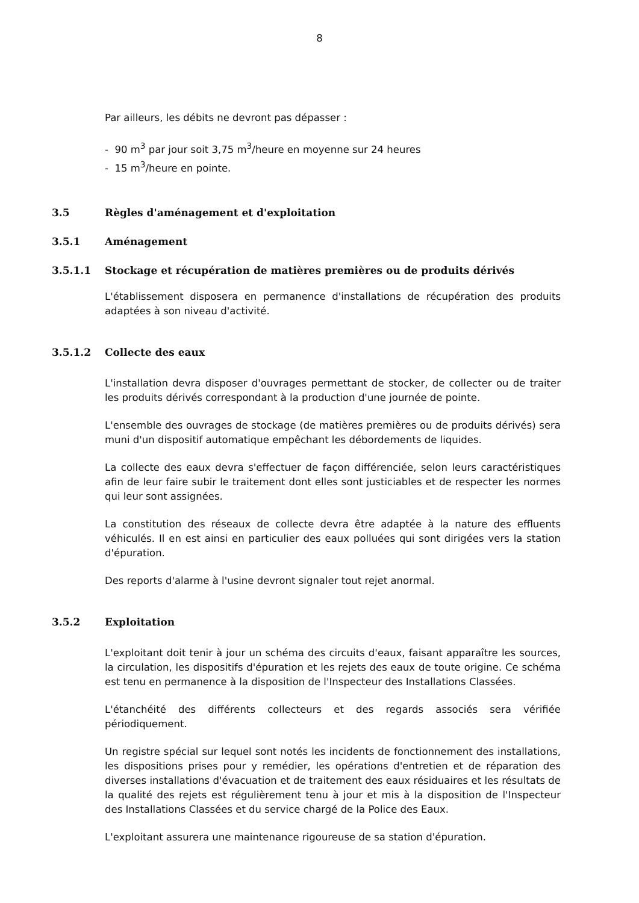8
Par ailleurs, les débits ne devront pas dépasser :
- 90 m<sup>3</sup> par jour soit 3,75 m<sup>3</sup>/heure en moyenne sur 24 heures
- 15 m<sup>3</sup>/heure en pointe.
3.5 Règles d'aménagement et d'exploitation
3.5.1 Aménagement
3.5.1.1 Stockage et récupération de matières premières ou de produits dérivés
L'établissement disposera en permanence d'installations de récupération des produits adaptées à son niveau d'activité.
3.5.1.2 Collecte des eaux
L'installation devra disposer d'ouvrages permettant de stocker, de collecter ou de traiter les produits dérivés correspondant à la production d'une journée de pointe.
L'ensemble des ouvrages de stockage (de matières premières ou de produits dérivés) sera muni d'un dispositif automatique empêchant les débordements de liquides.
La collecte des eaux devra s'effectuer de façon différenciée, selon leurs caractéristiques afin de leur faire subir le traitement dont elles sont justiciables et de respecter les normes qui leur sont assignées.
La constitution des réseaux de collecte devra être adaptée à la nature des effluents véhiculés. Il en est ainsi en particulier des eaux polluées qui sont dirigées vers la station d'épuration.
Des reports d'alarme à l'usine devront signaler tout rejet anormal.
3.5.2 Exploitation
L'exploitant doit tenir à jour un schéma des circuits d'eaux, faisant apparaître les sources, la circulation, les dispositifs d'épuration et les rejets des eaux de toute origine. Ce schéma est tenu en permanence à la disposition de l'Inspecteur des Installations Classées.
L'étanchéité des différents collecteurs et des regards associés sera vérifiée périodiquement.
Un registre spécial sur lequel sont notés les incidents de fonctionnement des installations, les dispositions prises pour y remédier, les opérations d'entretien et de réparation des diverses installations d'évacuation et de traitement des eaux résiduaires et les résultats de la qualité des rejets est régulièrement tenu à jour et mis à la disposition de l'Inspecteur des Installations Classées et du service chargé de la Police des Eaux.
L'exploitant assurera une maintenance rigoureuse de sa station d'épuration.